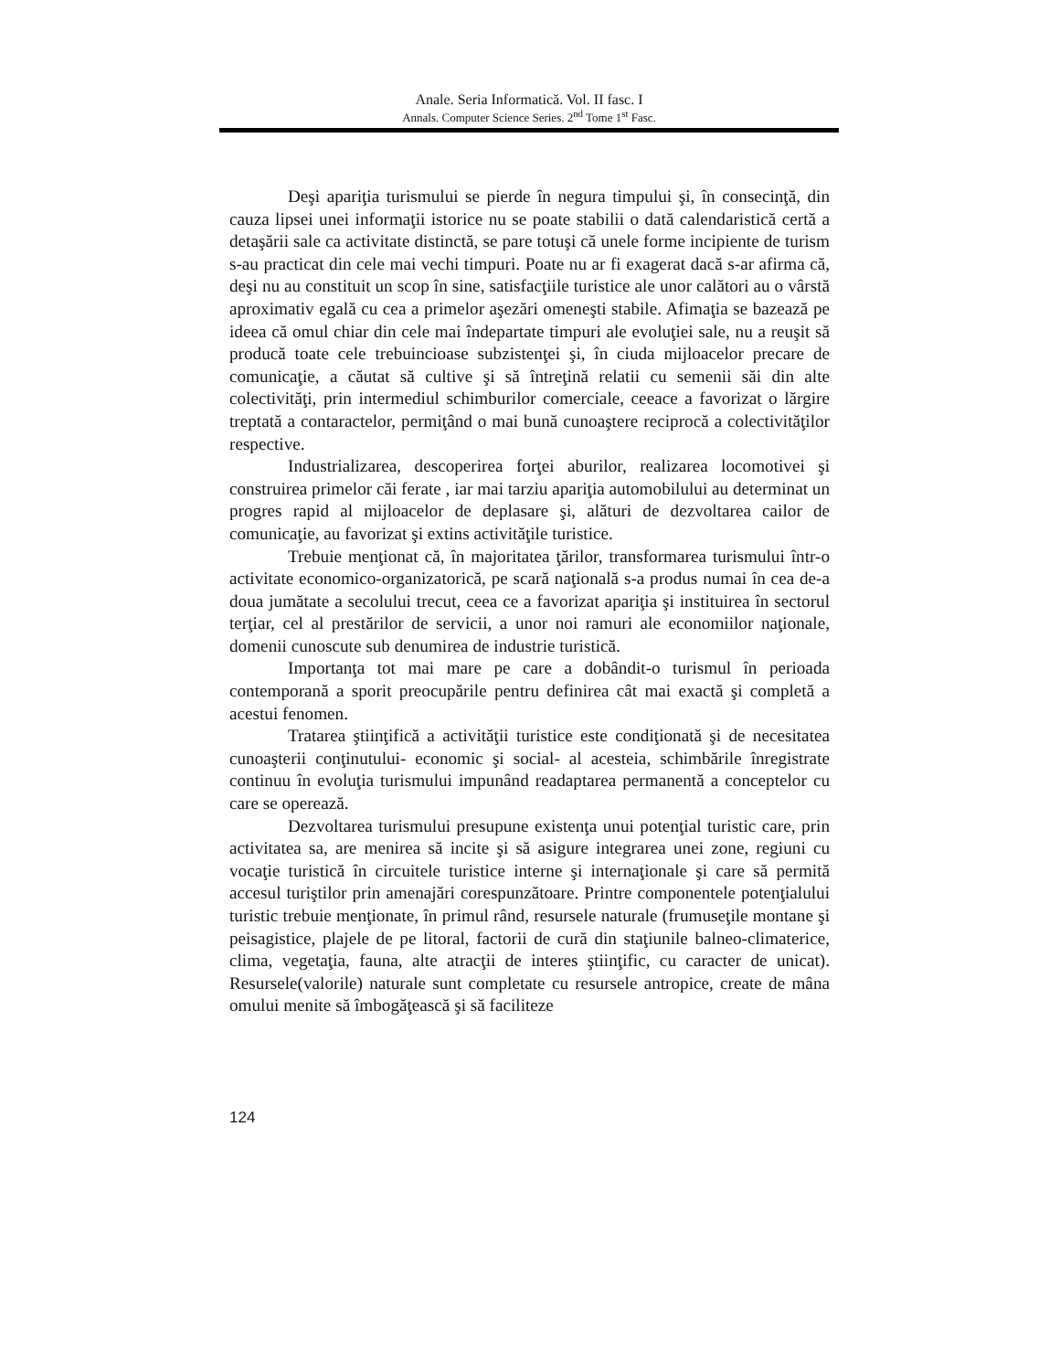Anale. Seria Informatică. Vol. II fasc. I
Annals. Computer Science Series. 2<sup>nd</sup> Tome 1<sup>st</sup> Fasc.
Deşi apariţia turismului se pierde în negura timpului şi, în consecinţă, din cauza lipsei unei informaţii istorice nu se poate stabilii o dată calendaristică certă a detaşării sale ca activitate distinctă, se pare totuşi că unele forme incipiente de turism s-au practicat din cele mai vechi timpuri. Poate nu ar fi exagerat dacă s-ar afirma că, deşi nu au constituit un scop în sine, satisfacţiile turistice ale unor calători au o vârstă aproximativ egală cu cea a primelor aşezări omeneşti stabile. Afimaţia se bazează pe ideea că omul chiar din cele mai îndepartate timpuri ale evoluţiei sale, nu a reuşit să producă toate cele trebuincioase subzistenţei şi, în ciuda mijloacelor precare de comunicaţie, a căutat să cultive şi să întreţină relatii cu semenii săi din alte colectivităţi, prin intermediul schimburilor comerciale, ceeace a favorizat o lărgire treptată a contaractelor, permiţând o mai bună cunoaştere reciprocă a colectivităţilor respective.
Industrializarea, descoperirea forţei aburilor, realizarea locomotivei şi construirea primelor căi ferate , iar mai tarziu apariţia automobilului au determinat un progres rapid al mijloacelor de deplasare şi, alături de dezvoltarea cailor de comunicaţie, au favorizat şi extins activităţile turistice.
Trebuie menţionat că, în majoritatea ţărilor, transformarea turismului într-o activitate economico-organizatorică, pe scară naţională s-a produs numai în cea de-a doua jumătate a secolului trecut, ceea ce a favorizat apariţia şi instituirea în sectorul terţiar, cel al prestărilor de servicii, a unor noi ramuri ale economiilor naţionale, domenii cunoscute sub denumirea de industrie turistică.
Importanţa tot mai mare pe care a dobândit-o turismul în perioada contemporană a sporit preocupările pentru definirea cât mai exactă şi completă a acestui fenomen.
Tratarea ştiinţifică a activităţii turistice este condiţionată şi de necesitatea cunoaşterii conţinutului- economic şi social- al acesteia, schimbările înregistrate continuu în evoluţia turismului impunând readaptarea permanentă a conceptelor cu care se operează.
Dezvoltarea turismului presupune existenţa unui potenţial turistic care, prin activitatea sa, are menirea să incite şi să asigure integrarea unei zone, regiuni cu vocaţie turistică în circuitele turistice interne şi internaţionale şi care să permită accesul turiştilor prin amenajări corespunzătoare. Printre componentele potenţialului turistic trebuie menţionate, în primul rând, resursele naturale (frumuseţile montane şi peisagistice, plajele de pe litoral, factorii de cură din staţiunile balneo-climaterice, clima, vegetaţia, fauna, alte atracţii de interes ştiinţific, cu caracter de unicat). Resursele(valorile) naturale sunt completate cu resursele antropice, create de mâna omului menite să îmbogăţească şi să faciliteze
124